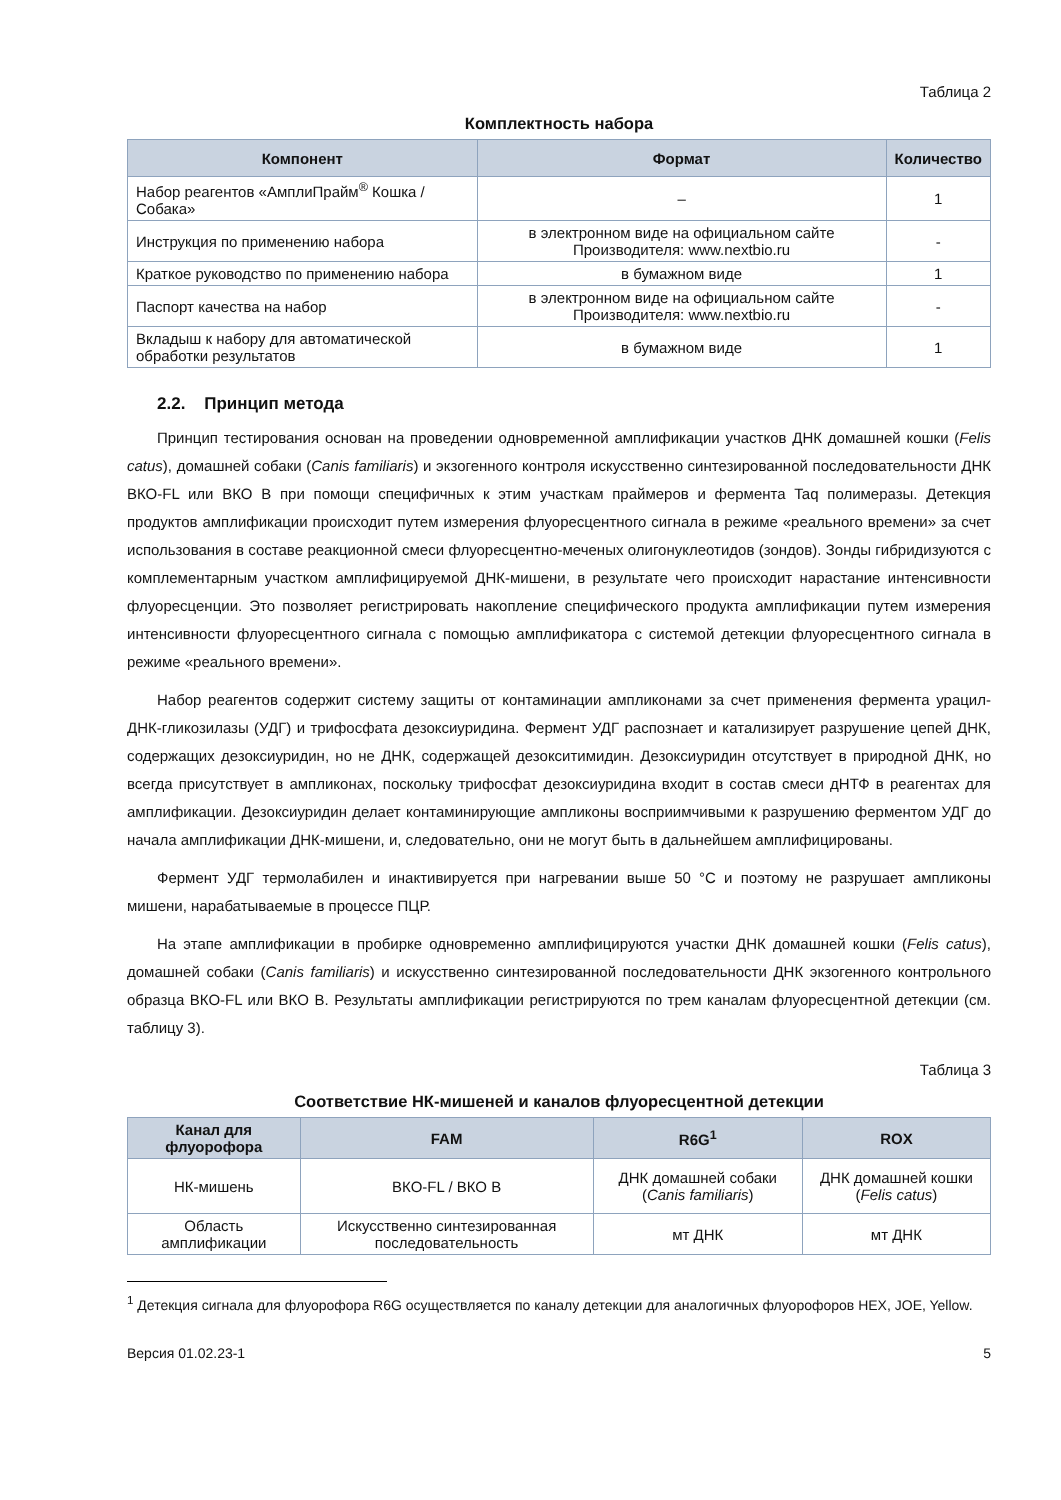Таблица 2
Комплектность набора
| Компонент | Формат | Количество |
| --- | --- | --- |
| Набор реагентов «АмплиПрайм<sup>®</sup> Кошка / Собака» | – | 1 |
| Инструкция по применению набора | в электронном виде на официальном сайте Производителя: www.nextbio.ru | - |
| Краткое руководство по применению набора | в бумажном виде | 1 |
| Паспорт качества на набор | в электронном виде на официальном сайте Производителя: www.nextbio.ru | - |
| Вкладыш к набору для автоматической обработки результатов | в бумажном виде | 1 |
2.2. Принцип метода
Принцип тестирования основан на проведении одновременной амплификации участков ДНК домашней кошки (Felis catus), домашней собаки (Canis familiaris) и экзогенного контроля искусственно синтезированной последовательности ДНК ВКО-FL или ВКО В при помощи специфичных к этим участкам праймеров и фермента Taq полимеразы. Детекция продуктов амплификации происходит путем измерения флуоресцентного сигнала в режиме «реального времени» за счет использования в составе реакционной смеси флуоресцентно-меченых олигонуклеотидов (зондов). Зонды гибридизуются с комплементарным участком амплифицируемой ДНК-мишени, в результате чего происходит нарастание интенсивности флуоресценции. Это позволяет регистрировать накопление специфического продукта амплификации путем измерения интенсивности флуоресцентного сигнала с помощью амплификатора с системой детекции флуоресцентного сигнала в режиме «реального времени».
Набор реагентов содержит систему защиты от контаминации ампликонами за счет применения фермента урацил-ДНК-гликозилазы (УДГ) и трифосфата дезоксиуридина. Фермент УДГ распознает и катализирует разрушение цепей ДНК, содержащих дезоксиуридин, но не ДНК, содержащей дезокситимидин. Дезоксиуридин отсутствует в природной ДНК, но всегда присутствует в ампликонах, поскольку трифосфат дезоксиуридина входит в состав смеси дНТФ в реагентах для амплификации. Дезоксиуридин делает контаминирующие ампликоны восприимчивыми к разрушению ферментом УДГ до начала амплификации ДНК-мишени, и, следовательно, они не могут быть в дальнейшем амплифицированы.
Фермент УДГ термолабилен и инактивируется при нагревании выше 50 °С и поэтому не разрушает ампликоны мишени, нарабатываемые в процессе ПЦР.
На этапе амплификации в пробирке одновременно амплифицируются участки ДНК домашней кошки (Felis catus), домашней собаки (Canis familiaris) и искусственно синтезированной последовательности ДНК экзогенного контрольного образца ВКО-FL или ВКО В. Результаты амплификации регистрируются по трем каналам флуоресцентной детекции (см. таблицу 3).
Таблица 3
Соответствие НК-мишеней и каналов флуоресцентной детекции
| Канал для флуорофора | FAM | R6G<sup>1</sup> | ROX |
| --- | --- | --- | --- |
| НК-мишень | ВКО-FL / ВКО В | ДНК домашней собаки ( Canis familiaris ) | ДНК домашней кошки ( Felis catus ) |
| Область амплификации | Искусственно синтезированная последовательность | мт ДНК | мт ДНК |
<sup>1</sup> Детекция сигнала для флуорофора R6G осуществляется по каналу детекции для аналогичных флуорофоров HEX, JOE, Yellow.
Версия 01.02.23-1 5